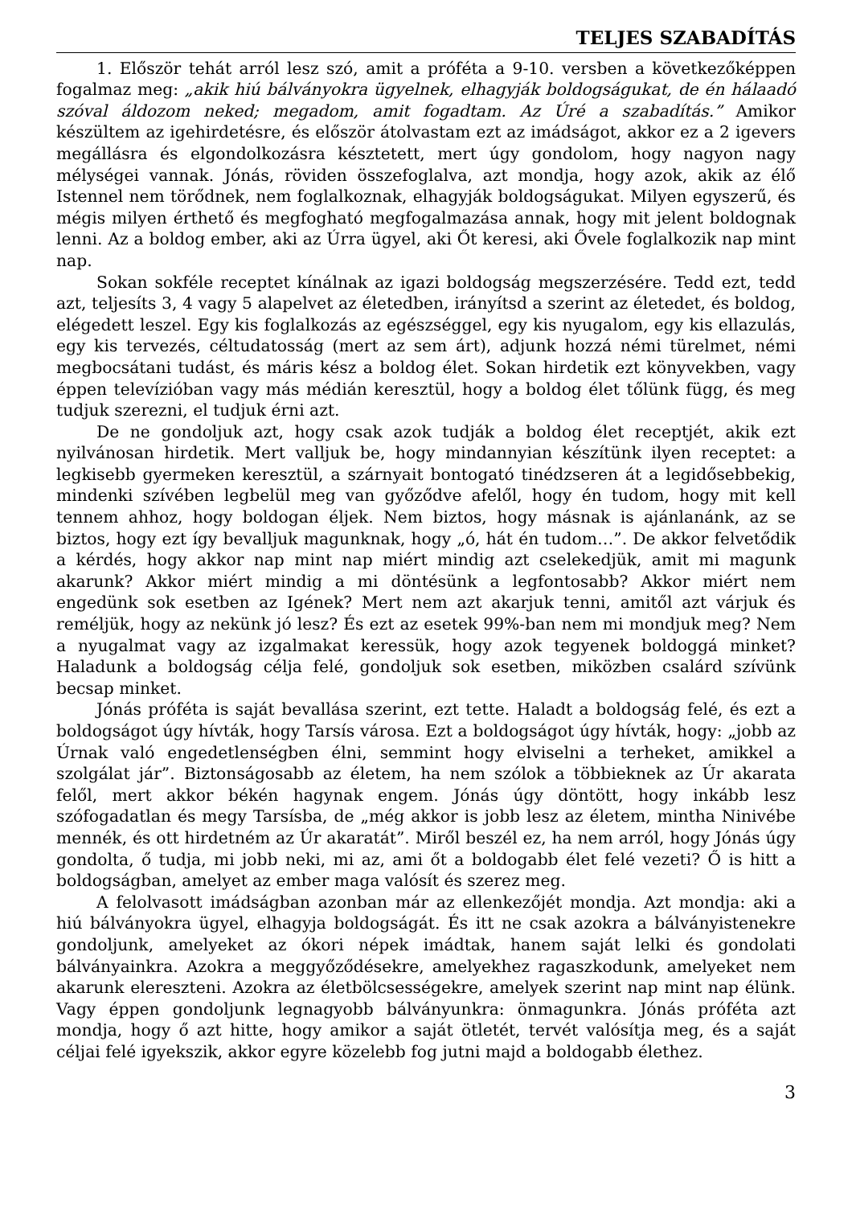TELJES SZABADÍTÁS
1. Először tehát arról lesz szó, amit a próféta a 9-10. versben a következőképpen fogalmaz meg: „akik hiú bálványokra ügyelnek, elhagyják boldogságukat, de én hálaadó szóval áldozom neked; megadom, amit fogadtam. Az Úré a szabadítás.” Amikor készültem az igehirdetésre, és először átolvastam ezt az imádságot, akkor ez a 2 igevers megállásra és elgondolkozásra késztetett, mert úgy gondolom, hogy nagyon nagy mélységei vannak. Jónás, röviden összefoglalva, azt mondja, hogy azok, akik az élő Istennel nem törődnek, nem foglalkoznak, elhagyják boldogságukat. Milyen egyszerű, és mégis milyen érthető és megfogható megfogalmazása annak, hogy mit jelent boldognak lenni. Az a boldog ember, aki az Úrra ügyel, aki Őt keresi, aki Ővele foglalkozik nap mint nap.
Sokan sokféle receptet kínálnak az igazi boldogság megszerzésére. Tedd ezt, tedd azt, teljesíts 3, 4 vagy 5 alapelvet az életedben, irányítsd a szerint az életedet, és boldog, elégedett leszel. Egy kis foglalkozás az egészséggel, egy kis nyugalom, egy kis ellazulás, egy kis tervezés, céltudatosság (mert az sem árt), adjunk hozzá némi türelmet, némi megbocsátani tudást, és máris kész a boldog élet. Sokan hirdetik ezt könyvekben, vagy éppen televízióban vagy más médián keresztül, hogy a boldog élet tőlünk függ, és meg tudjuk szerezni, el tudjuk érni azt.
De ne gondoljuk azt, hogy csak azok tudják a boldog élet receptjét, akik ezt nyilvánosan hirdetik. Mert valljuk be, hogy mindannyian készítünk ilyen receptet: a legkisebb gyermeken keresztül, a szárnyait bontogató tinédzseren át a legidősebbekig, mindenki szívében legbelül meg van győződve afelől, hogy én tudom, hogy mit kell tennem ahhoz, hogy boldogan éljek. Nem biztos, hogy másnak is ajánlanánk, az se biztos, hogy ezt így bevalljuk magunknak, hogy „ó, hát én tudom…”. De akkor felvetődik a kérdés, hogy akkor nap mint nap miért mindig azt cselekedjük, amit mi magunk akarunk? Akkor miért mindig a mi döntésünk a legfontosabb? Akkor miért nem engedünk sok esetben az Igének? Mert nem azt akarjuk tenni, amitől azt várjuk és reméljük, hogy az nekünk jó lesz? És ezt az esetek 99%-ban nem mi mondjuk meg? Nem a nyugalmat vagy az izgalmakat keressük, hogy azok tegyenek boldoggá minket? Haladunk a boldogság célja felé, gondoljuk sok esetben, miközben csalárd szívünk becsap minket.
Jónás próféta is saját bevallása szerint, ezt tette. Haladt a boldogság felé, és ezt a boldogságot úgy hívták, hogy Tarsís városa. Ezt a boldogságot úgy hívták, hogy: „jobb az Úrnak való engedetlenségben élni, semmint hogy elviselni a terheket, amikkel a szolgálat jár”. Biztonságosabb az életem, ha nem szólok a többieknek az Úr akarata felől, mert akkor békén hagynak engem. Jónás úgy döntött, hogy inkább lesz szófogadatlan és megy Tarsísba, de „még akkor is jobb lesz az életem, mintha Ninivébe mennék, és ott hirdetném az Úr akaratát”. Miről beszél ez, ha nem arról, hogy Jónás úgy gondolta, ő tudja, mi jobb neki, mi az, ami őt a boldogabb élet felé vezeti? Ő is hitt a boldogságban, amelyet az ember maga valósít és szerez meg.
A felolvasott imádságban azonban már az ellenkezőjét mondja. Azt mondja: aki a hiú bálványokra ügyel, elhagyja boldogságát. És itt ne csak azokra a bálványistenekre gondoljunk, amelyeket az ókori népek imádtak, hanem saját lelki és gondolati bálványainkra. Azokra a meggyőződésekre, amelyekhez ragaszkodunk, amelyeket nem akarunk elereszteni. Azokra az életbölcsességekre, amelyek szerint nap mint nap élünk. Vagy éppen gondoljunk legnagyobb bálványunkra: önmagunkra. Jónás próféta azt mondja, hogy ő azt hitte, hogy amikor a saját ötletét, tervét valósítja meg, és a saját céljai felé igyekszik, akkor egyre közelebb fog jutni majd a boldogabb élethez.
3